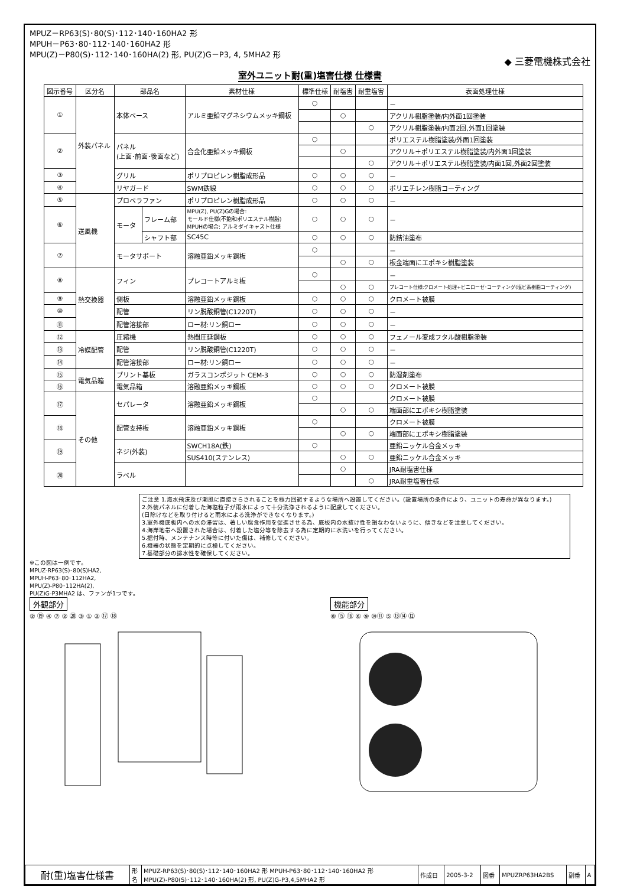MPUZ－RP63(S)･80(S)･112･140･160HA2 形
MPUH－P63･80･112･140･160HA2 形
MPU(Z)－P80(S)･112･140･160HA(2) 形, PU(Z)G－P3, 4, 5MHA2 形
◆ 三菱電機株式会社
室外ユニット耐(重)塩害仕様 仕様書
| 図示番号 | 区分名 | 部品名 | | 素材仕様 | 標準仕様 | 耐塩害 | 耐重塩害 | 表面処理仕様 |
| --- | --- | --- | --- | --- | --- | --- | --- | --- |
| ① | 外装パネル | 本体ベース | | アルミ亜鉛マグネシウムメッキ鋼板 | ○ | | | － |
| | | | | | | ○ | | アクリル樹脂塗装/内外面1回塗装 |
| | | | | | | | ○ | アクリル樹脂塗装/内面2回,外面1回塗装 |
| ② | | パネル (上面･前面･後面など) | | 合金化亜鉛メッキ鋼板 | ○ | | | ポリエステル樹脂塗装/外面1回塗装 |
| | | | | | | ○ | | アクリル＋ポリエステル樹脂塗装/内外面1回塗装 |
| | | | | | | | ○ | アクリル＋ポリエステル樹脂塗装/内面1回,外面2回塗装 |
| ③ | | グリル | | ポリプロピレン樹脂成形品 | ○ | ○ | ○ | － |
| ④ | | リヤガード | | SWM鉄線 | ○ | ○ | ○ | ポリエチレン樹脂コーティング |
| ⑤ | 送風機 | プロペラファン | | ポリプロピレン樹脂成形品 | ○ | ○ | ○ | － |
| ⑥ | | モータ | フレーム部 | MPU(Z), PU(Z)Gの場合: モールド仕様(不飽和ポリエステル樹脂) MPUHの場合: アルミダイキャスト仕様 | ○ | ○ | ○ | － |
| | | | シャフト部 | SC45C | ○ | ○ | ○ | 防錆油塗布 |
| ⑦ | | モータサポート | | 溶融亜鉛メッキ鋼板 | ○ | | | － |
| | | | | | | ○ | ○ | 板金端面にエポキシ樹脂塗装 |
| ⑧ | 熱交換器 | フィン | | プレコートアルミ板 | ○ | | | － |
| | | | | | | ○ | ○ | プレコート仕様:クロメート処理+ビニローゼ･コーティング(塩ビ系樹脂コーティング) |
| ⑨ | | 側板 | | 溶融亜鉛メッキ鋼板 | ○ | ○ | ○ | クロメート被膜 |
| ⑩ | | 配管 | | リン脱酸銅管(C1220T) | ○ | ○ | ○ | － |
| ⑪ | | 配管溶接部 | | ロー材:リン銅ロー | ○ | ○ | ○ | － |
| ⑫ | 冷媒配管 | 圧縮機 | | 熱間圧延鋼板 | ○ | ○ | ○ | フェノール変成フタル酸樹脂塗装 |
| ⑬ | | 配管 | | リン脱酸銅管(C1220T) | ○ | ○ | ○ | － |
| ⑭ | | 配管溶接部 | | ロー材:リン銅ロー | ○ | ○ | ○ | － |
| ⑮ | 電気品箱 | プリント基板 | | ガラスコンポジット CEM-3 | ○ | ○ | ○ | 防湿剤塗布 |
| ⑯ | | 電気品箱 | | 溶融亜鉛メッキ鋼板 | ○ | ○ | ○ | クロメート被膜 |
| ⑰ | その他 | セパレータ | | 溶融亜鉛メッキ鋼板 | ○ | | | クロメート被膜 |
| | | | | | | ○ | ○ | 端面部にエポキシ樹脂塗装 |
| ⑱ | | 配管支持板 | | 溶融亜鉛メッキ鋼板 | ○ | | | クロメート被膜 |
| | | | | | | ○ | ○ | 端面部にエポキシ樹脂塗装 |
| ⑲ | | ネジ(外装) | | SWCH18A(鉄) | ○ | | | 亜鉛ニッケル合金メッキ |
| | | | | SUS410(ステンレス) | | ○ | ○ | 亜鉛ニッケル合金メッキ |
| ⑳ | | ラベル | | | | ○ | | JRA耐塩害仕様 |
| | | | | | | | ○ | JRA耐重塩害仕様 |
ご注意 1.海水飛沫及び潮風に直接さらされることを極力回避するような場所へ設置してください。(設置場所の条件により、ユニットの寿命が異なります。)
2.外装パネルに付着した海塩粒子が雨水によって十分洗浄されるように配慮してください。
(日除けなどを取り付けると雨水による洗浄ができなくなります。)
3.室外機底板内への水の滞留は、著しい腐食作用を促進させる為、底板内の水抜け性を損なわないように、傾きなどを注意してください。
4.海岸地帯へ設置された場合は、付着した塩分等を除去する為に定期的に水洗いを行ってください。
5.据付時、メンテナンス時等に付いた傷は、補修してください。
6.機器の状態を定期的に点検してください。
7.基礎部分の排水性を確保してください。
※この図は一例です。
MPUZ-RP63(S)･80(S)HA2,
MPUH-P63･80･112HA2,
MPU(Z)-P80･112HA(2),
PU(Z)G-P3MHA2 は、ファンが1つです。
外観部分
② ⑲ ④ ⑦ ② ⑳ ③ ① ② ⑰ ⑱
機能部分
⑧ ⑮ ⑯ ⑥ ⑨ ⑩⑪ ⑤ ⑬⑭ ⑫
| 耐(重)塩害仕様書 | 形 名 | MPUZ-RP63(S)･80(S)･112･140･160HA2 形 MPUH-P63･80･112･140･160HA2 形 MPU(Z)-P80(S)･112･140･160HA(2) 形, PU(Z)G-P3,4,5MHA2 形 | 作成日 | 2005-3-2 | 図番 | MPUZRP63HA2BS | 副番 | A |